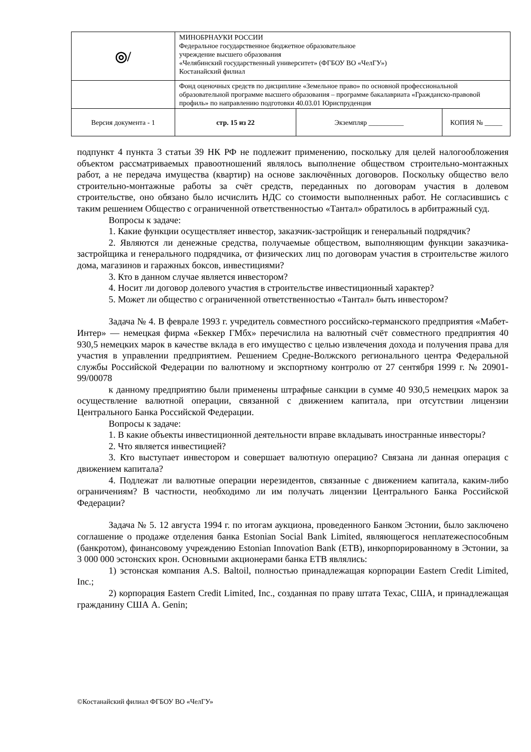| ◎/ | МИНОБРНАУКИ РОССИИ Федеральное государственное бюджетное образовательное учреждение высшего образования «Челябинский государственный университет» (ФГБОУ ВО «ЧелГУ») Костанайский филиал | | |
| | Фонд оценочных средств по дисциплине «Земельное право» по основной профессиональной образовательной программе высшего образования – программе бакалавриата «Гражданско-правовой профиль» по направлению подготовки 40.03.01 Юриспруденция | | |
| Версия документа - 1 | стр. 15 из 22 | Экземпляр __________ | КОПИЯ № _____ |
подпункт 4 пункта 3 статьи 39 НК РФ не подлежит применению, поскольку для целей налогообложения объектом рассматриваемых правоотношений являлось выполнение обществом строительно-монтажных работ, а не передача имущества (квартир) на основе заключённых договоров. Поскольку общество вело строительно-монтажные работы за счёт средств, переданных по договорам участия в долевом строительстве, оно обязано было исчислить НДС со стоимости выполненных работ. Не согласившись с таким решением Общество с ограниченной ответственностью «Тантал» обратилось в арбитражный суд.
Вопросы к задаче:
1. Какие функции осуществляет инвестор, заказчик-застройщик и генеральный подрядчик?
2. Являются ли денежные средства, получаемые обществом, выполняющим функции заказчика-застройщика и генерального подрядчика, от физических лиц по договорам участия в строительстве жилого дома, магазинов и гаражных боксов, инвестициями?
3. Кто в данном случае является инвестором?
4. Носит ли договор долевого участия в строительстве инвестиционный характер?
5. Может ли общество с ограниченной ответственностью «Тантал» быть инвестором?
Задача № 4. В феврале 1993 г. учредитель совместного российско-германского предприятия «Мабет-Интер» — немецкая фирма «Беккер ГМбх» перечислила на валютный счёт совместного предприятия 40 930,5 немецких марок в качестве вклада в его имущество с целью извлечения дохода и получения права для участия в управлении предприятием. Решением Средне-Волжского регионального центра Федеральной службы Российской Федерации по валютному и экспортному контролю от 27 сентября 1999 г. № 20901-99/00078
к данному предприятию были применены штрафные санкции в сумме 40 930,5 немецких марок за осуществление валютной операции, связанной с движением капитала, при отсутствии лицензии Центрального Банка Российской Федерации.
Вопросы к задаче:
1. В какие объекты инвестиционной деятельности вправе вкладывать иностранные инвесторы?
2. Что является инвестицией?
3. Кто выступает инвестором и совершает валютную операцию? Связана ли данная операция с движением капитала?
4. Подлежат ли валютные операции нерезидентов, связанные с движением капитала, каким-либо ограничениям? В частности, необходимо ли им получать лицензии Центрального Банка Российской Федерации?
Задача № 5. 12 августа 1994 г. по итогам аукциона, проведенного Банком Эстонии, было заключено соглашение о продаже отделения банка Estonian Social Bank Limited, являющегося неплатежеспособным (банкротом), финансовому учреждению Estonian Innovation Bank (ETB), инкорпорированному в Эстонии, за 3 000 000 эстонских крон. Основными акционерами банка ETB являлись:
1) эстонская компания A.S. Baltoil, полностью принадлежащая корпорации Eastern Credit Limited, Inc.;
2) корпорация Eastern Credit Limited, Inc., созданная по праву штата Техас, США, и принадлежащая гражданину США A. Genin;
©Костанайский филиал ФГБОУ ВО «ЧелГУ»